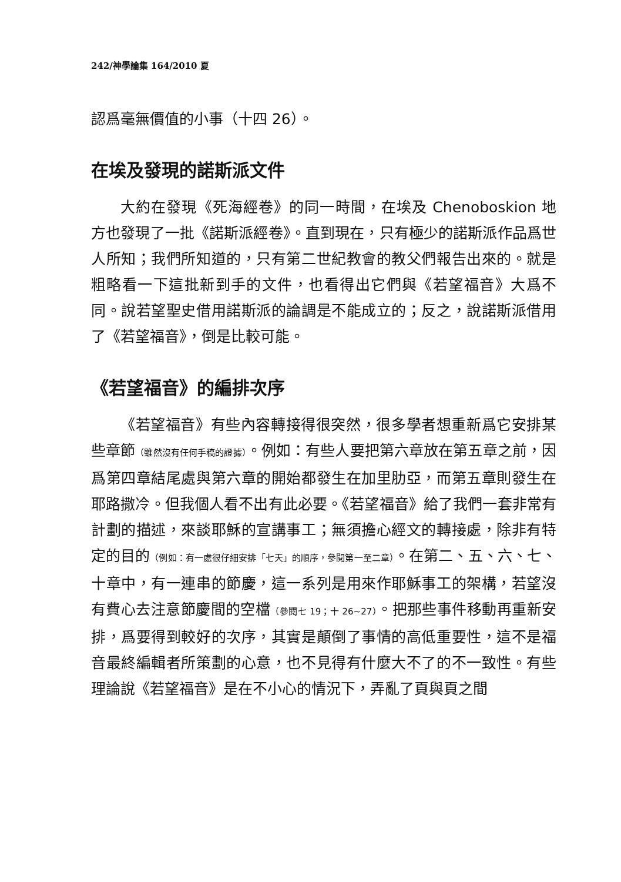242/神學論集 164/2010 夏
認爲毫無價值的小事（十四 26）。
在埃及發現的諾斯派文件
大約在發現《死海經卷》的同一時間，在埃及 Chenoboskion 地方也發現了一批《諾斯派經卷》。直到現在，只有極少的諾斯派作品爲世人所知；我們所知道的，只有第二世紀教會的教父們報告出來的。就是粗略看一下這批新到手的文件，也看得出它們與《若望福音》大爲不同。說若望聖史借用諾斯派的論調是不能成立的；反之，說諾斯派借用了《若望福音》，倒是比較可能。
《若望福音》的編排次序
《若望福音》有些內容轉接得很突然，很多學者想重新爲它安排某些章節（雖然沒有任何手稿的證據）。例如：有些人要把第六章放在第五章之前，因爲第四章結尾處與第六章的開始都發生在加里肋亞，而第五章則發生在耶路撒冷。但我個人看不出有此必要。《若望福音》給了我們一套非常有計劃的描述，來談耶穌的宣講事工；無須擔心經文的轉接處，除非有特定的目的（例如：有一處很仔細安排「七天」的順序，參閱第一至二章）。在第二、五、六、七、十章中，有一連串的節慶，這一系列是用來作耶穌事工的架構，若望沒有費心去注意節慶間的空檔（參閱七 19；十 26~27）。把那些事件移動再重新安排，爲要得到較好的次序，其實是顛倒了事情的高低重要性，這不是福音最終編輯者所策劃的心意，也不見得有什麼大不了的不一致性。有些理論說《若望福音》是在不小心的情況下，弄亂了頁與頁之間